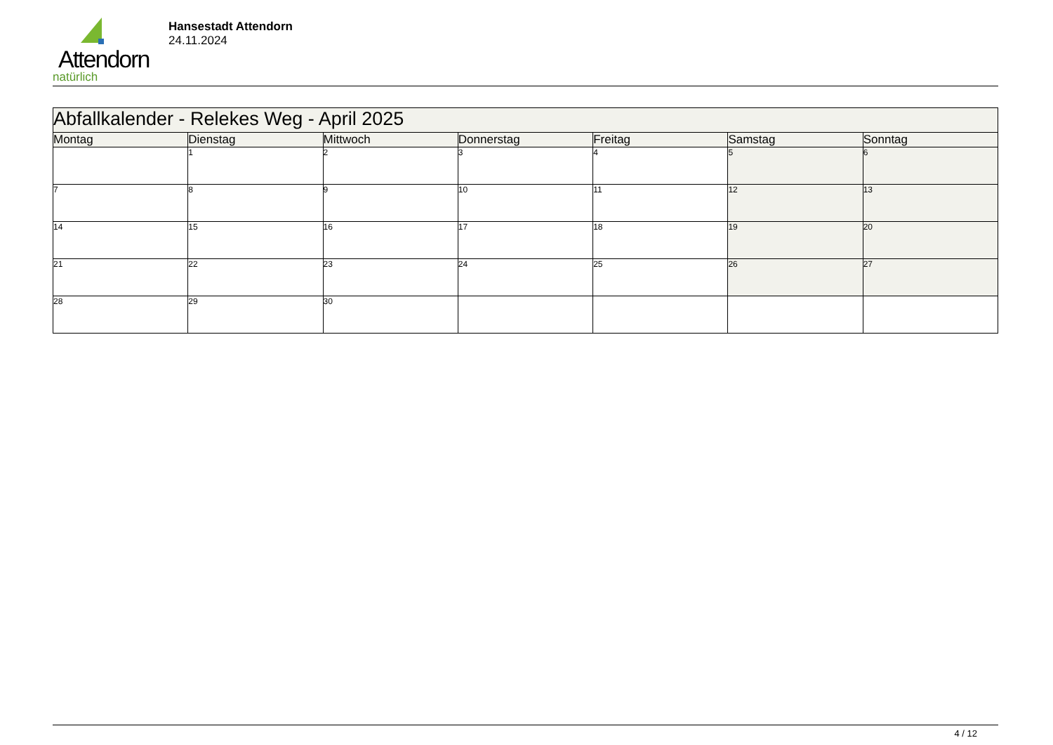Attendorn
natürlich
Hansestadt Attendorn
24.11.2024
| Abfallkalender - Relekes Weg - April 2025 | | | | | | |
| --- | --- | --- | --- | --- | --- | --- |
| Montag | Dienstag | Mittwoch | Donnerstag | Freitag | Samstag | Sonntag |
| | 1 | 2 | 3 | 4 | 5 | 6 |
| 7 | 8 | 9 | 10 | 11 | 12 | 13 |
| 14 | 15 | 16 | 17 | 18 | 19 | 20 |
| 21 | 22 | 23 | 24 | 25 | 26 | 27 |
| 28 | 29 | 30 | | | | |
4 / 12